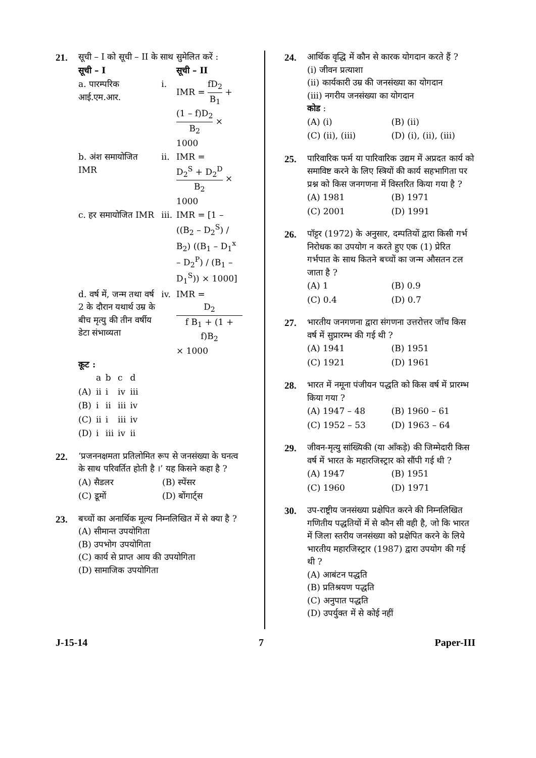21. सूची – I को सूची – II के साथ सुमेलित करें :
| सूची – I | | सूची – II |
| a. पारम्परिक आई.एम.आर. | i. | IMR = fD<sub>2</sub> B<sub>1</sub> + (1 – f)D<sub>2</sub> B<sub>2</sub> × 1000 |
| b. अंश समायोजित IMR | ii. | IMR = D<sub>2</sub><sup>S</sup> + D<sub>2</sub><sup>D</sup> B<sub>2</sub> × 1000 |
| c. हर समायोजित IMR | iii. | IMR = [1 – ((B<sub>2</sub> – D<sub>2</sub><sup>S</sup>) / B<sub>2</sub>) ((B<sub>1</sub> – D<sub>1</sub><sup>x</sup> – D<sub>2</sub><sup>P</sup>) / (B<sub>1</sub> – D<sub>1</sub><sup>S</sup>)) × 1000] |
| d. वर्ष में, जन्म तथा वर्ष 2 के दौरान यथार्थ उम्र के बीच मृत्यु की तीन वर्षीय डेटा संभाव्यता | iv. | IMR = D<sub>2</sub> f B<sub>1</sub> + (1 + f)B<sub>2</sub> × 1000 |
कूट :
| | a | b | c | d |
| (A) | ii | i | iv | iii |
| (B) | i | ii | iii | iv |
| (C) | ii | i | iii | iv |
| (D) | i | iii | iv | ii |
22. ‘प्रजननक्षमता प्रतिलोमित रूप से जनसंख्या के घनत्व के साथ परिवर्तित होती है ।’ यह किसने कहा है ?
| (A) सैडलर | (B) स्पेंसर |
| (C) डूमों | (D) बोंगार्ट्स |
23. बच्चों का अनार्थिक मूल्य निम्नलिखित में से क्या है ?
(A) सीमान्त उपयोगिता
(B) उपभोग उपयोगिता
(C) कार्य से प्राप्त आय की उपयोगिता
(D) सामाजिक उपयोगिता
24. आर्थिक वृद्धि में कौन से कारक योगदान करते हैं ?
(i) जीवन प्रत्याशा
(ii) कार्यकारी उम्र की जनसंख्या का योगदान
(iii) नगरीय जनसंख्या का योगदान
कोड :
| (A) (i) | (B) (ii) |
| (C) (ii), (iii) | (D) (i), (ii), (iii) |
25. पारिवारिक फर्म या पारिवारिक उद्यम में अप्रदत कार्य को समाविष्ट करने के लिए स्त्रियों की कार्य सहभागिता पर प्रश्न को किस जनगणना में विस्तरित किया गया है ?
| (A) 1981 | (B) 1971 |
| (C) 2001 | (D) 1991 |
26. पॉट्टर (1972) के अनुसार, दम्पतियों द्वारा किसी गर्भ निरोधक का उपयोग न करते हुए एक (1) प्रेरित गर्भपात के साथ कितने बच्चों का जन्म औसतन टल जाता है ?
| (A) 1 | (B) 0.9 |
| (C) 0.4 | (D) 0.7 |
27. भारतीय जनगणना द्वारा संगणना उत्तरोत्तर जाँच किस वर्ष में सुप्रारम्भ की गई थी ?
| (A) 1941 | (B) 1951 |
| (C) 1921 | (D) 1961 |
28. भारत में नमूना पंजीयन पद्धति को किस वर्ष में प्रारम्भ किया गया ?
| (A) 1947 – 48 | (B) 1960 – 61 |
| (C) 1952 – 53 | (D) 1963 – 64 |
29. जीवन-मृत्यु सांख्यिकी (या आँकड़े) की जिम्मेदारी किस वर्ष में भारत के महारजिस्ट्रार को सौंपी गई थी ?
| (A) 1947 | (B) 1951 |
| (C) 1960 | (D) 1971 |
30. उप-राष्ट्रीय जनसंख्या प्रक्षेपित करने की निम्नलिखित गणितीय पद्धतियों में से कौन सी वही है, जो कि भारत में जिला स्तरीय जनसंख्या को प्रक्षेपित करने के लिये भारतीय महारजिस्ट्रार (1987) द्वारा उपयोग की गई थी ?
(A) आबंटन पद्धति
(B) प्रतिश्रयण पद्धति
(C) अनुपात पद्धति
(D) उपर्युक्त में से कोई नहीं
J-15-14 7 Paper-III